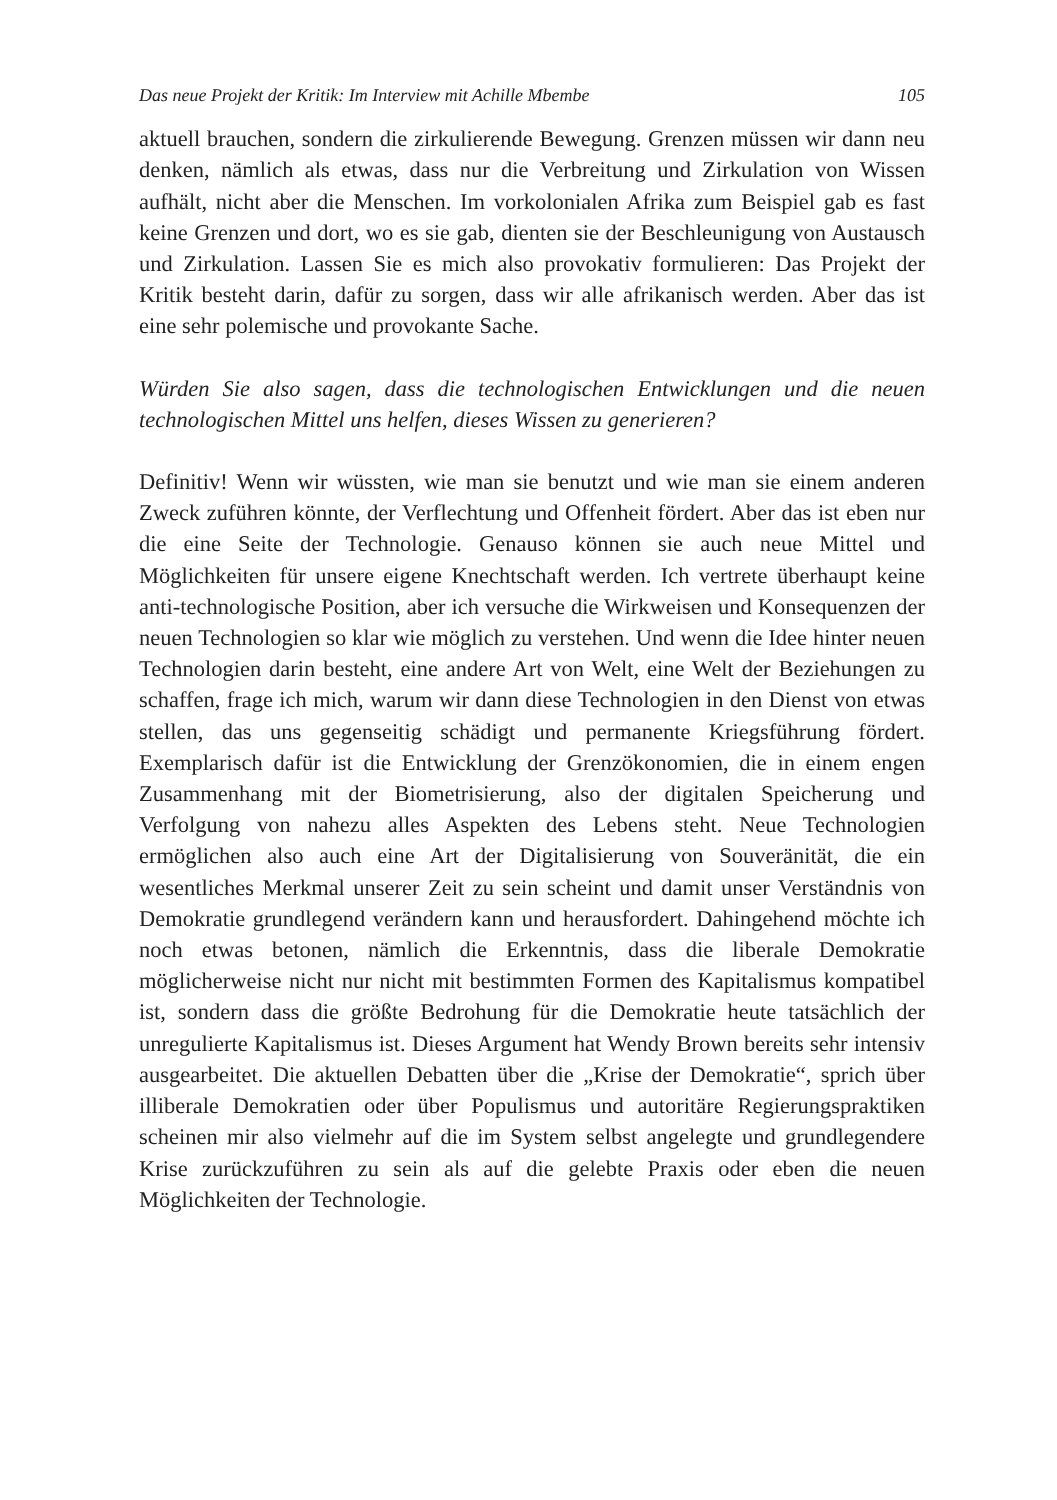Das neue Projekt der Kritik: Im Interview mit Achille Mbembe 105
aktuell brauchen, sondern die zirkulierende Bewegung. Grenzen müssen wir dann neu denken, nämlich als etwas, dass nur die Verbreitung und Zirkulation von Wissen aufhält, nicht aber die Menschen. Im vorkolonialen Afrika zum Beispiel gab es fast keine Grenzen und dort, wo es sie gab, dienten sie der Beschleunigung von Austausch und Zirkulation. Lassen Sie es mich also provokativ formulieren: Das Projekt der Kritik besteht darin, dafür zu sorgen, dass wir alle afrikanisch werden. Aber das ist eine sehr polemische und provokante Sache.
Würden Sie also sagen, dass die technologischen Entwicklungen und die neuen technologischen Mittel uns helfen, dieses Wissen zu generieren?
Definitiv! Wenn wir wüssten, wie man sie benutzt und wie man sie einem anderen Zweck zuführen könnte, der Verflechtung und Offenheit fördert. Aber das ist eben nur die eine Seite der Technologie. Genauso können sie auch neue Mittel und Möglichkeiten für unsere eigene Knechtschaft werden. Ich vertrete überhaupt keine anti-technologische Position, aber ich versuche die Wirkweisen und Konsequenzen der neuen Technologien so klar wie möglich zu verstehen. Und wenn die Idee hinter neuen Technologien darin besteht, eine andere Art von Welt, eine Welt der Beziehungen zu schaffen, frage ich mich, warum wir dann diese Technologien in den Dienst von etwas stellen, das uns gegenseitig schädigt und permanente Kriegsführung fördert. Exemplarisch dafür ist die Entwicklung der Grenzökonomien, die in einem engen Zusammenhang mit der Biometrisierung, also der digitalen Speicherung und Verfolgung von nahezu alles Aspekten des Lebens steht. Neue Technologien ermöglichen also auch eine Art der Digitalisierung von Souveränität, die ein wesentliches Merkmal unserer Zeit zu sein scheint und damit unser Verständnis von Demokratie grundlegend verändern kann und herausfordert. Dahingehend möchte ich noch etwas betonen, nämlich die Erkenntnis, dass die liberale Demokratie möglicherweise nicht nur nicht mit bestimmten Formen des Kapitalismus kompatibel ist, sondern dass die größte Bedrohung für die Demokratie heute tatsächlich der unregulierte Kapitalismus ist. Dieses Argument hat Wendy Brown bereits sehr intensiv ausgearbeitet. Die aktuellen Debatten über die „Krise der Demokratie“, sprich über illiberale Demokratien oder über Populismus und autoritäre Regierungspraktiken scheinen mir also vielmehr auf die im System selbst angelegte und grundlegendere Krise zurückzuführen zu sein als auf die gelebte Praxis oder eben die neuen Möglichkeiten der Technologie.